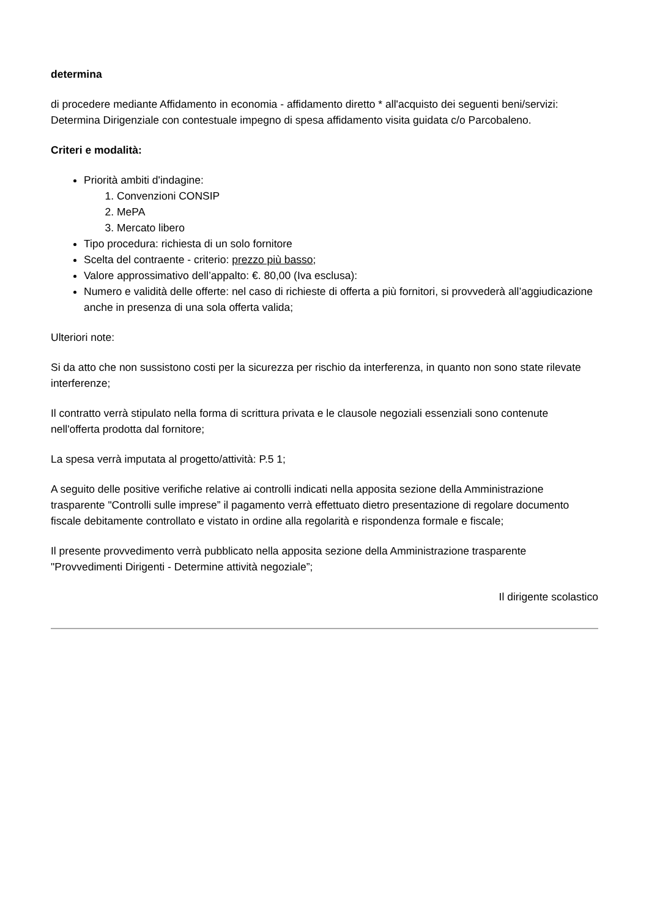determina
di procedere mediante Affidamento in economia - affidamento diretto * all'acquisto dei seguenti beni/servizi: Determina Dirigenziale con contestuale impegno di spesa affidamento visita guidata c/o Parcobaleno.
Criteri e modalità:
Priorità ambiti d'indagine:
1. Convenzioni CONSIP
2. MePA
3. Mercato libero
Tipo procedura: richiesta di un solo fornitore
Scelta del contraente - criterio: prezzo più basso;
Valore approssimativo dell’appalto: €. 80,00 (Iva esclusa):
Numero e validità delle offerte: nel caso di richieste di offerta a più fornitori, si provvederà all’aggiudicazione anche in presenza di una sola offerta valida;
Ulteriori note:
Si da atto che non sussistono costi per la sicurezza per rischio da interferenza, in quanto non sono state rilevate interferenze;
Il contratto verrà stipulato nella forma di scrittura privata e le clausole negoziali essenziali sono contenute nell'offerta prodotta dal fornitore;
La spesa verrà imputata al progetto/attività: P.5 1;
A seguito delle positive verifiche relative ai controlli indicati nella apposita sezione della Amministrazione trasparente "Controlli sulle imprese” il pagamento verrà effettuato dietro presentazione di regolare documento fiscale debitamente controllato e vistato in ordine alla regolarità e rispondenza formale e fiscale;
Il presente provvedimento verrà pubblicato nella apposita sezione della Amministrazione trasparente "Provvedimenti Dirigenti - Determine attività negoziale”;
Il dirigente scolastico